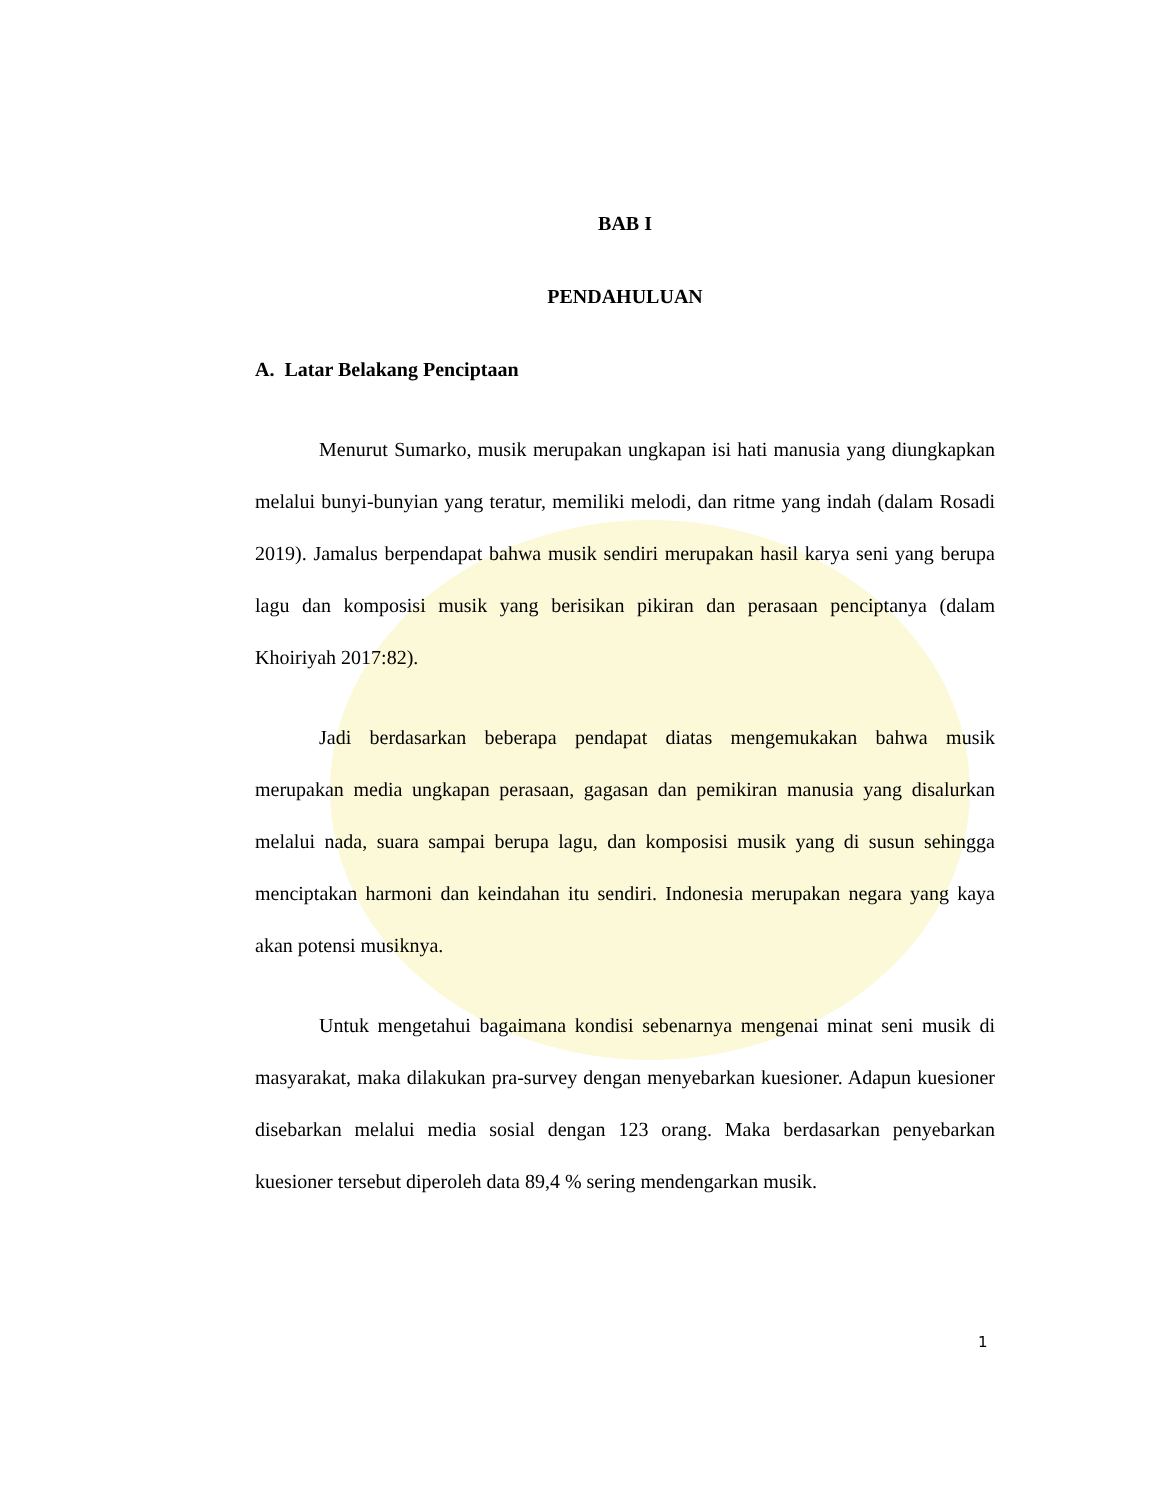BAB I
PENDAHULUAN
A. Latar Belakang Penciptaan
Menurut Sumarko, musik merupakan ungkapan isi hati manusia yang diungkapkan melalui bunyi-bunyian yang teratur, memiliki melodi, dan ritme yang indah (dalam Rosadi 2019). Jamalus berpendapat bahwa musik sendiri merupakan hasil karya seni yang berupa lagu dan komposisi musik yang berisikan pikiran dan perasaan penciptanya (dalam Khoiriyah 2017:82).
Jadi berdasarkan beberapa pendapat diatas mengemukakan bahwa musik merupakan media ungkapan perasaan, gagasan dan pemikiran manusia yang disalurkan melalui nada, suara sampai berupa lagu, dan komposisi musik yang di susun sehingga menciptakan harmoni dan keindahan itu sendiri. Indonesia merupakan negara yang kaya akan potensi musiknya.
Untuk mengetahui bagaimana kondisi sebenarnya mengenai minat seni musik di masyarakat, maka dilakukan pra-survey dengan menyebarkan kuesioner. Adapun kuesioner disebarkan melalui media sosial dengan 123 orang. Maka berdasarkan penyebarkan kuesioner tersebut diperoleh data 89,4 % sering mendengarkan musik.
1